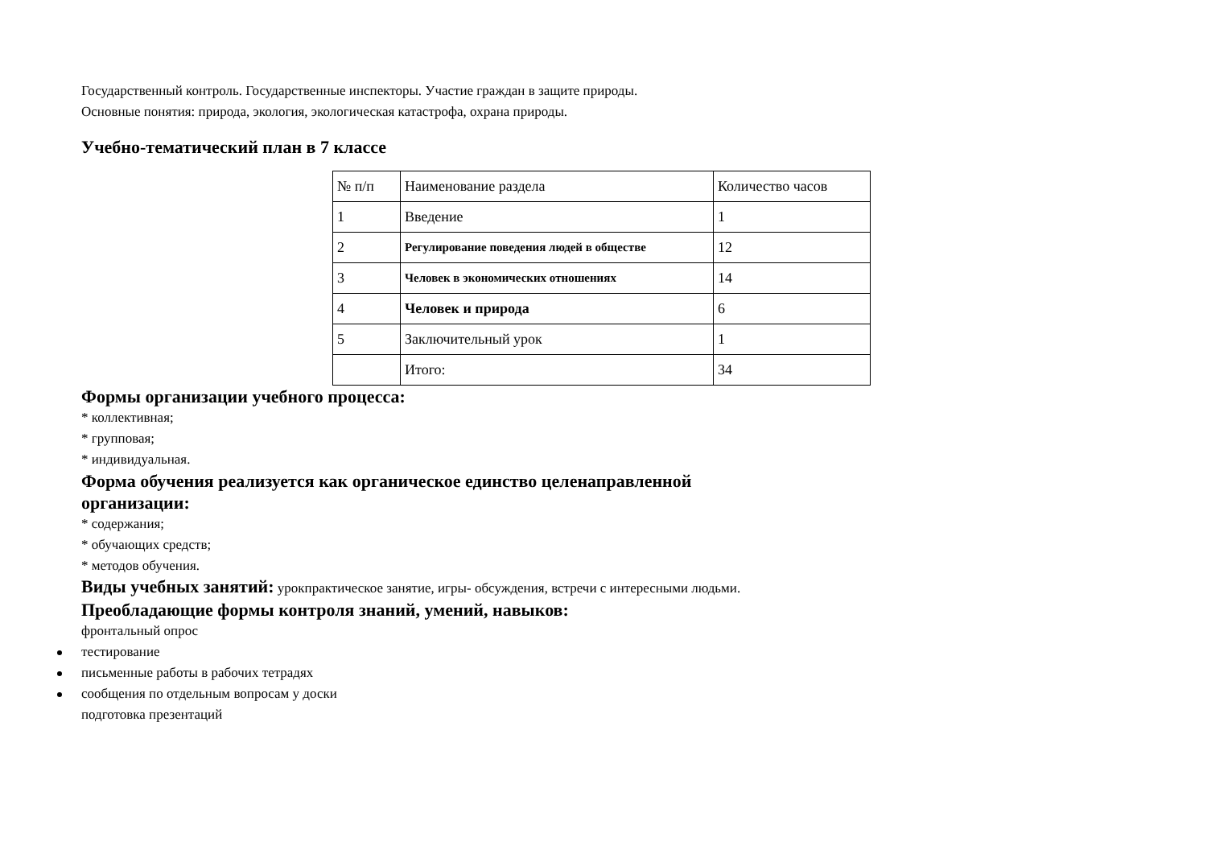Государственный контроль. Государственные инспекторы. Участие граждан в защите природы.
Основные понятия: природа, экология, экологическая катастрофа, охрана природы.
Учебно-тематический план в 7 классе
| № п/п | Наименование раздела | Количество часов |
| 1 | Введение | 1 |
| 2 | Регулирование поведения людей в обществе | 12 |
| 3 | Человек в экономических отношениях | 14 |
| 4 | Человек и природа | 6 |
| 5 | Заключительный урок | 1 |
| | Итого: | 34 |
Формы организации учебного процесса:
* коллективная;
* групповая;
* индивидуальная.
Форма обучения реализуется как органическое единство целенаправленной
организации:
* содержания;
* обучающих средств;
* методов обучения.
Виды учебных занятий: урокпрактическое занятие, игры- обсуждения, встречи с интересными людьми.
Преобладающие формы контроля знаний, умений, навыков:
фронтальный опрос
тестирование
письменные работы в рабочих тетрадях
сообщения по отдельным вопросам у доски
подготовка презентаций